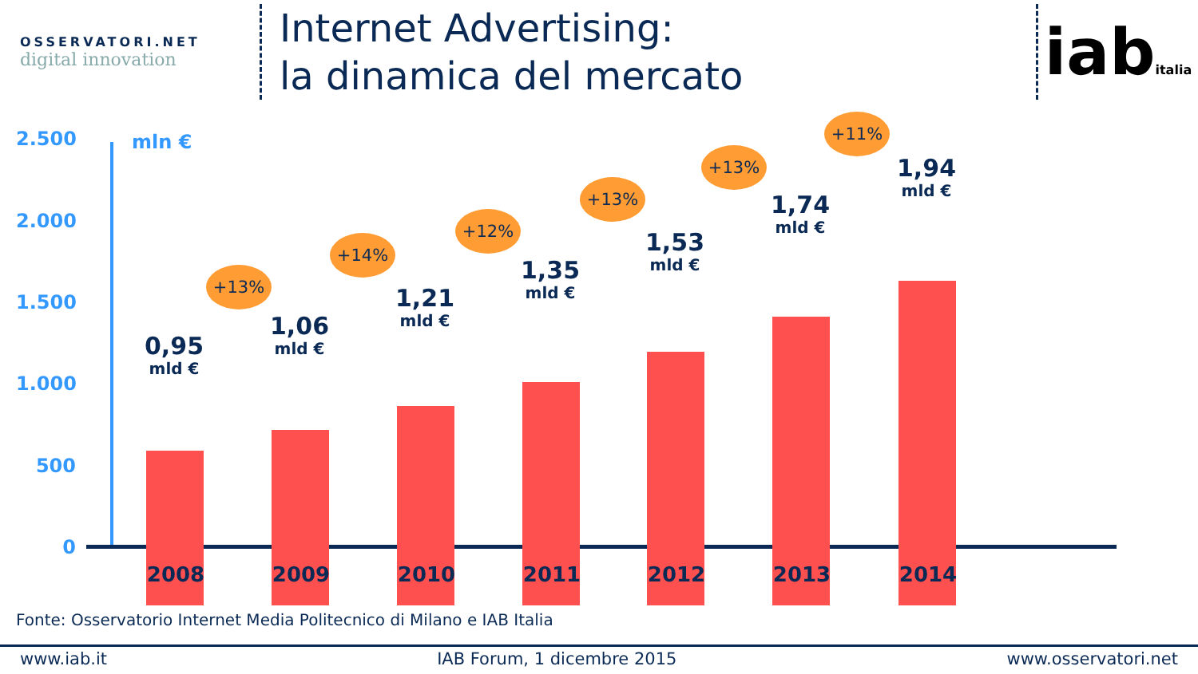OSSERVATORI.NET
digital innovation
Internet Advertising:
la dinamica del mercato
iabitalia
2.500 mln €
2.000
1.500
1.000
500
0
0,95
mld €
1,06
mld €
1,21
mld €
1,35
mld €
1,53
mld €
1,74
mld €
1,94
mld €
+13%
+14%
+12%
+13%
+13%
+11%
2008 2009 2010 2011 2012 2013 2014
Fonte: Osservatorio Internet Media Politecnico di Milano e IAB Italia
www.iab.it IAB Forum, 1 dicembre 2015 www.osservatori.net